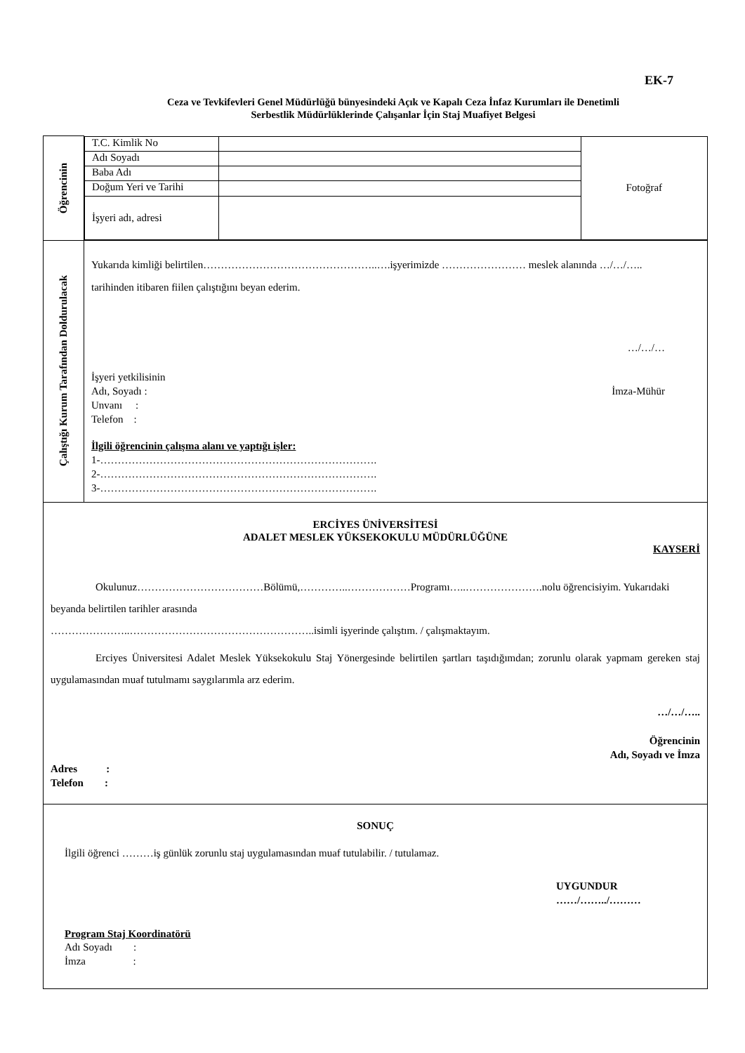EK-7
Ceza ve Tevkifevleri Genel Müdürlüğü bünyesindeki Açık ve Kapalı Ceza İnfaz Kurumları ile Denetimli
Serbestlik Müdürlüklerinde Çalışanlar İçin Staj Muafiyet Belgesi
| Öğrencinin | / T.C. Kimlik No / / Fotoğraf / / Adı Soyadı / / / / Baba Adı / / / / Doğum Yeri ve Tarihi / / / / İşyeri adı, adresi / / / |
| Çalıştığı Kurum Tarafından Doldurulacak | Yukarıda kimliği belirtilen…………………………………………..….işyerimizde …………………… meslek alanında …/…/….. tarihinden itibaren fiilen çalıştığını beyan ederim. …/…/… İşyeri yetkilisinin Adı, Soyadı : Unvanı : Telefon : İmza-Mühür İlgili öğrencinin çalışma alanı ve yaptığı işler: 1-……………………………………………………………………. 2-……………………………………………………………………. 3-……………………………………………………………………. |
| ERCİYES ÜNİVERSİTESİ ADALET MESLEK YÜKSEKOKULU MÜDÜRLÜĞÜNE KAYSERİ Okulunuz………………………………Bölümü,…………..………………Programı…..………………….nolu öğrencisiyim. Yukarıdaki beyanda belirtilen tarihler arasında …………………..……………………………………………..isimli işyerinde çalıştım. / çalışmaktayım. Erciyes Üniversitesi Adalet Meslek Yüksekokulu Staj Yönergesinde belirtilen şartları taşıdığımdan; zorunlu olarak yapmam gereken staj uygulamasından muaf tutulmamı saygılarımla arz ederim. …/…/….. Öğrencinin Adı, Soyadı ve İmza Adres : Telefon : | |
| SONUÇ İlgili öğrenci ………iş günlük zorunlu staj uygulamasından muaf tutulabilir. / tutulamaz. UYGUNDUR ……/……../……… Program Staj Koordinatörü Adı Soyadı : İmza : | |